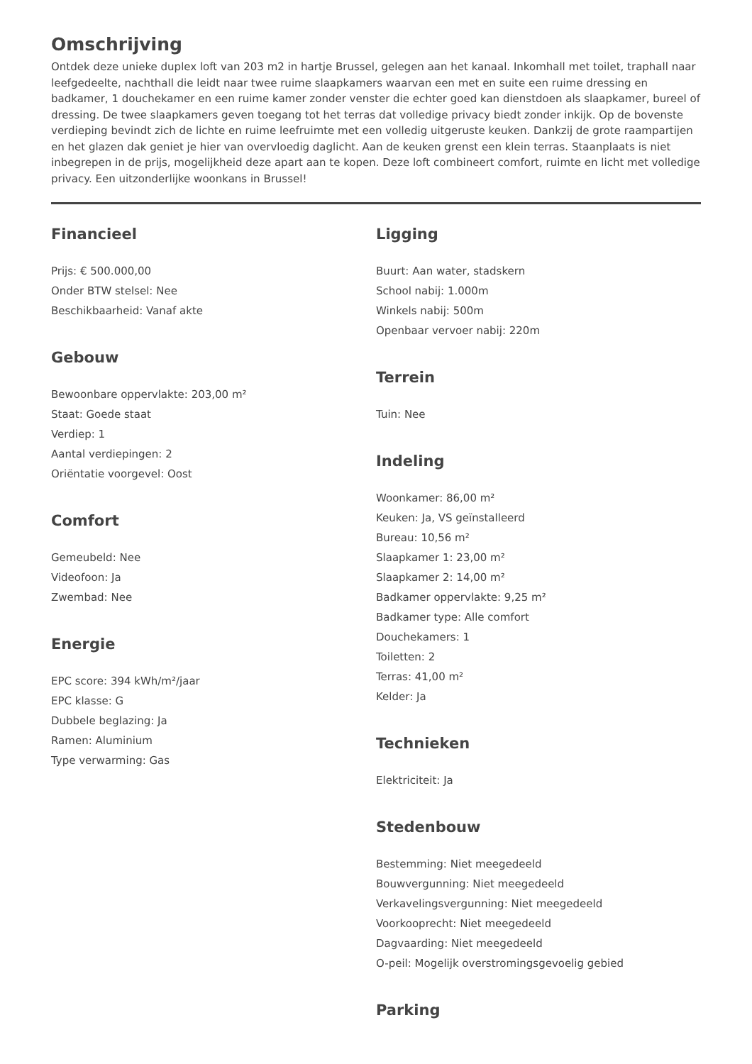Omschrijving
Ontdek deze unieke duplex loft van 203 m2 in hartje Brussel, gelegen aan het kanaal. Inkomhall met toilet, traphall naar leefgedeelte, nachthall die leidt naar twee ruime slaapkamers waarvan een met en suite een ruime dressing en badkamer, 1 douchekamer en een ruime kamer zonder venster die echter goed kan dienstdoen als slaapkamer, bureel of dressing. De twee slaapkamers geven toegang tot het terras dat volledige privacy biedt zonder inkijk. Op de bovenste verdieping bevindt zich de lichte en ruime leefruimte met een volledig uitgeruste keuken. Dankzij de grote raampartijen en het glazen dak geniet je hier van overvloedig daglicht. Aan de keuken grenst een klein terras. Staanplaats is niet inbegrepen in de prijs, mogelijkheid deze apart aan te kopen. Deze loft combineert comfort, ruimte en licht met volledige privacy. Een uitzonderlijke woonkans in Brussel!
Financieel
Prijs: € 500.000,00
Onder BTW stelsel: Nee
Beschikbaarheid: Vanaf akte
Gebouw
Bewoonbare oppervlakte: 203,00 m²
Staat: Goede staat
Verdiep: 1
Aantal verdiepingen: 2
Oriëntatie voorgevel: Oost
Comfort
Gemeubeld: Nee
Videofoon: Ja
Zwembad: Nee
Energie
EPC score: 394 kWh/m²/jaar
EPC klasse: G
Dubbele beglazing: Ja
Ramen: Aluminium
Type verwarming: Gas
Ligging
Buurt: Aan water, stadskern
School nabij: 1.000m
Winkels nabij: 500m
Openbaar vervoer nabij: 220m
Terrein
Tuin: Nee
Indeling
Woonkamer: 86,00 m²
Keuken: Ja, VS geïnstalleerd
Bureau: 10,56 m²
Slaapkamer 1: 23,00 m²
Slaapkamer 2: 14,00 m²
Badkamer oppervlakte: 9,25 m²
Badkamer type: Alle comfort
Douchekamers: 1
Toiletten: 2
Terras: 41,00 m²
Kelder: Ja
Technieken
Elektriciteit: Ja
Stedenbouw
Bestemming: Niet meegedeeld
Bouwvergunning: Niet meegedeeld
Verkavelingsvergunning: Niet meegedeeld
Voorkooprecht: Niet meegedeeld
Dagvaarding: Niet meegedeeld
O-peil: Mogelijk overstromingsgevoelig gebied
Parking